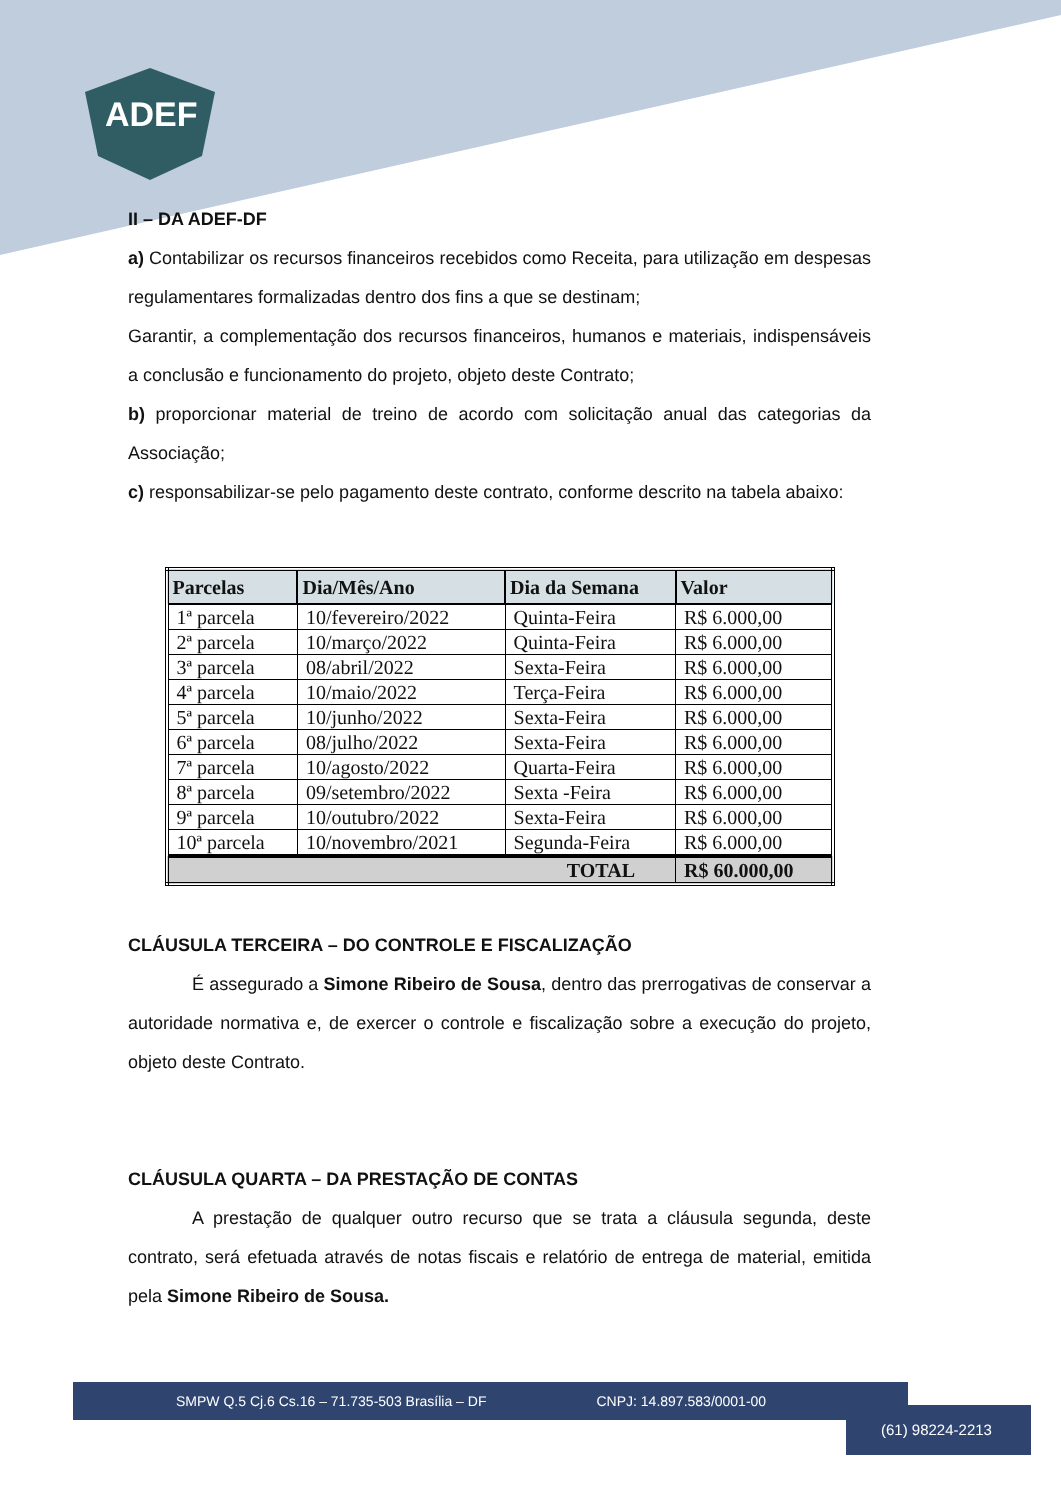ADEF
II – DA ADEF-DF
a) Contabilizar os recursos financeiros recebidos como Receita, para utilização em despesas regulamentares formalizadas dentro dos fins a que se destinam;
Garantir, a complementação dos recursos financeiros, humanos e materiais, indispensáveis a conclusão e funcionamento do projeto, objeto deste Contrato;
b) proporcionar material de treino de acordo com solicitação anual das categorias da Associação;
c) responsabilizar-se pelo pagamento deste contrato, conforme descrito na tabela abaixo:
| Parcelas | Dia/Mês/Ano | Dia da Semana | Valor |
| --- | --- | --- | --- |
| 1ª parcela | 10/fevereiro/2022 | Quinta-Feira | R$ 6.000,00 |
| 2ª parcela | 10/março/2022 | Quinta-Feira | R$ 6.000,00 |
| 3ª parcela | 08/abril/2022 | Sexta-Feira | R$ 6.000,00 |
| 4ª parcela | 10/maio/2022 | Terça-Feira | R$ 6.000,00 |
| 5ª parcela | 10/junho/2022 | Sexta-Feira | R$ 6.000,00 |
| 6ª parcela | 08/julho/2022 | Sexta-Feira | R$ 6.000,00 |
| 7ª parcela | 10/agosto/2022 | Quarta-Feira | R$ 6.000,00 |
| 8ª parcela | 09/setembro/2022 | Sexta -Feira | R$ 6.000,00 |
| 9ª parcela | 10/outubro/2022 | Sexta-Feira | R$ 6.000,00 |
| 10ª parcela | 10/novembro/2021 | Segunda-Feira | R$ 6.000,00 |
| TOTAL | | | R$ 60.000,00 |
CLÁUSULA TERCEIRA – DO CONTROLE E FISCALIZAÇÃO
É assegurado a Simone Ribeiro de Sousa, dentro das prerrogativas de conservar a autoridade normativa e, de exercer o controle e fiscalização sobre a execução do projeto, objeto deste Contrato.
CLÁUSULA QUARTA – DA PRESTAÇÃO DE CONTAS
A prestação de qualquer outro recurso que se trata a cláusula segunda, deste contrato, será efetuada através de notas fiscais e relatório de entrega de material, emitida pela Simone Ribeiro de Sousa.
SMPW Q.5 Cj.6 Cs.16 – 71.735-503 Brasília – DF CNPJ: 14.897.583/0001-00
(61) 98224-2213